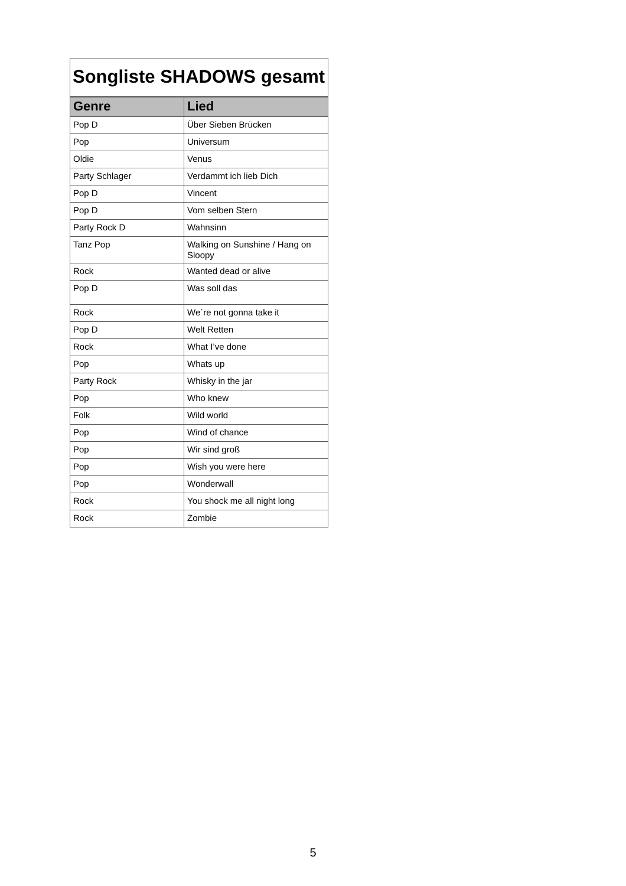| Songliste SHADOWS gesamt | |
| Genre | Lied |
| Pop D | Über Sieben Brücken |
| Pop | Universum |
| Oldie | Venus |
| Party Schlager | Verdammt ich lieb Dich |
| Pop D | Vincent |
| Pop D | Vom selben Stern |
| Party Rock D | Wahnsinn |
| Tanz Pop | Walking on Sunshine / Hang on Sloopy |
| Rock | Wanted dead or alive |
| Pop D | Was soll das |
| Rock | We´re not gonna take it |
| Pop D | Welt Retten |
| Rock | What I’ve done |
| Pop | Whats up |
| Party Rock | Whisky in the jar |
| Pop | Who knew |
| Folk | Wild world |
| Pop | Wind of chance |
| Pop | Wir sind groß |
| Pop | Wish you were here |
| Pop | Wonderwall |
| Rock | You shock me all night long |
| Rock | Zombie |
5